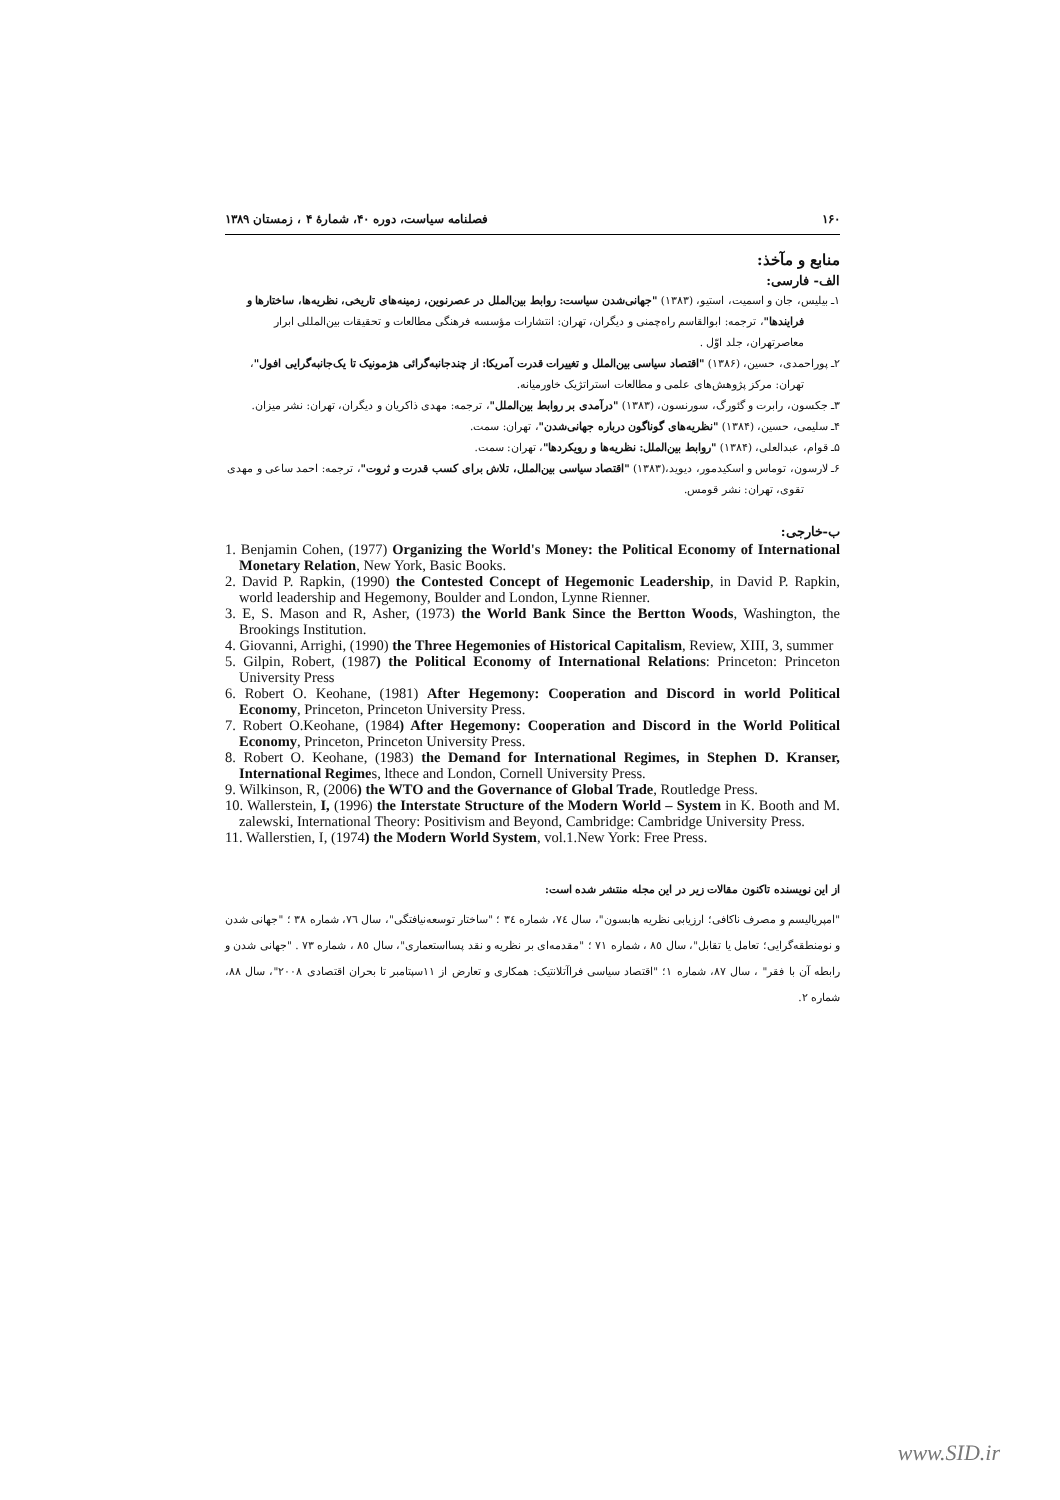۱۶۰ فصلنامه سیاست، دوره ۴۰، شمارهٔ ۴ ، زمستان ۱۳۸۹
منابع و مآخذ:
الف- فارسی:
۱ـ بیلیس، جان و اسمیت، استیو، (۱۳۸۳) "جهانی‌شدن سیاست: روابط بین‌الملل در عصرنوین، زمینه‌های تاریخی، نظریه‌ها، ساختارها و فرایندها"، ترجمه: ابوالقاسم راه‌چمنی و دیگران، تهران: انتشارات مؤسسه فرهنگی مطالعات و تحقیقات بین‌المللی ابرار معاصرتهران، جلد اوّل .
۲ـ پوراحمدی، حسین، (۱۳۸۶) "اقتصاد سیاسی بین‌الملل و تغییرات قدرت آمریکا: از چندجانبه‌گرائی هژمونیک تا یک‌جانبه‌گرایی افول"، تهران: مرکز پژوهش‌های علمی و مطالعات استراتژیک خاورمیانه.
۳ـ جکسون، رابرت و گئورگ، سورنسون، (۱۳۸۳) "درآمدی بر روابط بین‌الملل"، ترجمه: مهدی ذاکریان و دیگران، تهران: نشر میزان.
۴ـ سلیمی، حسین، (۱۳۸۴) "نظریه‌های گوناگون درباره جهانی‌شدن"، تهران: سمت.
۵ـ قوام، عبدالعلی، (۱۳۸۴) "روابط بین‌الملل: نظریه‌ها و رویکردها"، تهران: سمت.
۶ـ لارسون، توماس و اسکیدمور، دیوید،(۱۳۸۳) "اقتصاد سیاسی بین‌الملل، تلاش برای کسب قدرت و ثروت"، ترجمه: احمد ساعی و مهدی تقوی، تهران: نشر قومس.
ب-خارجی:
1. Benjamin Cohen, (1977) Organizing the World's Money: the Political Economy of International Monetary Relation, New York, Basic Books.
2. David P. Rapkin, (1990) the Contested Concept of Hegemonic Leadership, in David P. Rapkin, world leadership and Hegemony, Boulder and London, Lynne Rienner.
3. E, S. Mason and R, Asher, (1973) the World Bank Since the Bertton Woods, Washington, the Brookings Institution.
4. Giovanni, Arrighi, (1990) the Three Hegemonies of Historical Capitalism, Review, XIII, 3, summer
5. Gilpin, Robert, (1987) the Political Economy of International Relations: Princeton: Princeton University Press
6. Robert O. Keohane, (1981) After Hegemony: Cooperation and Discord in world Political Economy, Princeton, Princeton University Press.
7. Robert O.Keohane, (1984) After Hegemony: Cooperation and Discord in the World Political Economy, Princeton, Princeton University Press.
8. Robert O. Keohane, (1983) the Demand for International Regimes, in Stephen D. Kranser, International Regimes, lthece and London, Cornell University Press.
9. Wilkinson, R, (2006) the WTO and the Governance of Global Trade, Routledge Press.
10. Wallerstein, I, (1996) the Interstate Structure of the Modern World – System in K. Booth and M. zalewski, International Theory: Positivism and Beyond, Cambridge: Cambridge University Press.
11. Wallerstien, I, (1974) the Modern World System, vol.1.New York: Free Press.
از این نویسنده تاکنون مقالات زیر در این مجله منتشر شده است:
"امپریالیسم و مصرف ناکافی؛ ارزیابی نظریه هابسون"، سال ٧٤، شماره ٣٤ ؛ "ساختار توسعه‌نیافتگی"، سال ٧٦، شماره ٣٨ ؛ "جهانی شدن و نومنطقه‌گرایی؛ تعامل یا تقابل"، سال ٨٥ ، شماره ٧١ ؛ "مقدمه‌ای بر نظریه و نقد پسااستعماری"، سال ٨٥ ، شماره ٧٣ . "جهانی شدن و رابطه آن با فقر" ، سال ٨٧، شماره ١؛ "اقتصاد سیاسی فراآتلانتیک: همکاری و تعارض از ١١سپتامبر تا بحران اقتصادی ٢٠٠٨"، سال ٨٨، شماره ٢.
www.SID.ir